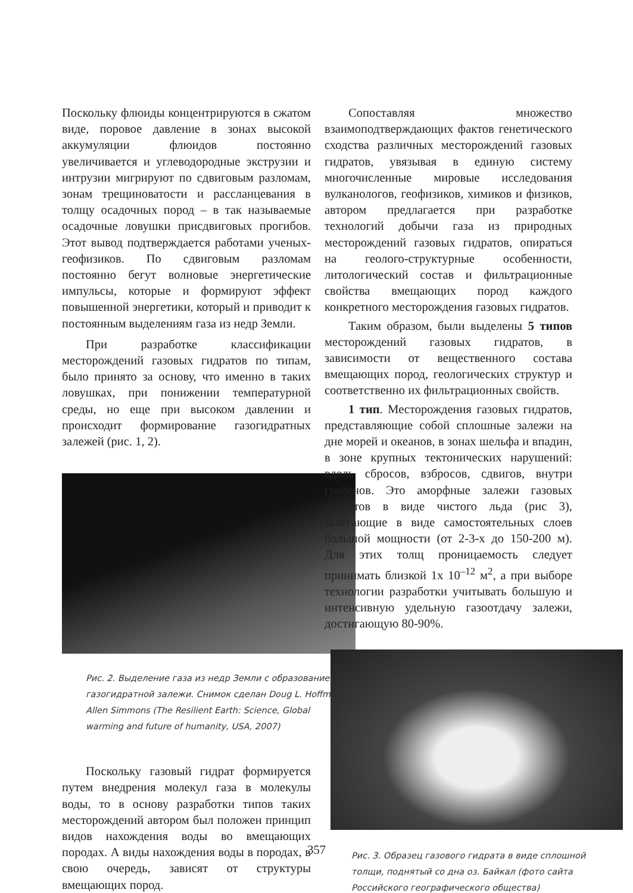Поскольку флюиды концентрируются в сжатом виде, поровое давление в зонах высокой аккумуляции флюидов постоянно увеличивается и углеводородные экструзии и интрузии мигрируют по сдвиговым разломам, зонам трещиноватости и расслан­цевания в толщу осадочных пород – в так называемые осадочные ловушки присдвиговых прогибов. Этот вывод подтверждается работами ученых-геофизиков. По сдвиговым разломам постоянно бегут волновые энергетические импульсы, которые и формируют эффект повышенной энергетики, который и приводит к постоянным выделениям газа из недр Земли.
При разработке классификации месторождений газовых гидратов по типам, было принято за основу, что именно в таких ловушках, при понижении температурной среды, но еще при высоком давлении и происходит формирование газогидратных залежей (рис. 1, 2).
Рис. 2. Выделение газа из недр Земли с образованием газогидратной залежи. Снимок сделан Doug L. Hoffman, Allen Simmons (The Resilient Earth: Science, Global warming and future of humanity, USA, 2007)
Поскольку газовый гидрат формируется путем внедрения молекул газа в молекулы воды, то в основу разработки типов таких месторождений автором был положен принцип видов нахождения воды во вмещающих породах. А виды нахождения воды в породах, в свою очередь, зависят от структуры вмещающих пород.
Сопоставляя множество взаимоподтверждающих фактов генетического сходства различных месторождений газовых гидратов, увязывая в единую систему многочисленные мировые исследования вулканологов, геофизиков, химиков и физиков, автором предлагается при разработке технологий добычи газа из природных месторождений газовых гидратов, опираться на геолого-структурные особенности, литологический состав и фильтрационные свойства вмещающих пород каждого конкретного месторождения газовых гидратов.
Таким образом, были выделены 5 типов месторождений газовых гидратов, в зависимости от вещественного состава вмещающих пород, геологических структур и соответственно их фильтрационных свойств.
1 тип. Месторождения газовых гидратов, представляющие собой сплошные залежи на дне морей и океанов, в зонах шельфа и впадин, в зоне крупных тектонических нарушений: вдоль сбросов, взбросов, сдвигов, внутри грабенов. Это аморфные залежи газовых гидратов в виде чистого льда (рис 3), залегающие в виде самостоятельных слоев большой мощности (от 2-3-х до 150-200 м). Для этих толщ проницаемость следует принимать близкой 1х 10<sup>–12</sup> м<sup>2</sup>, а при выборе технологии разработки учитывать большую и интенсивную удельную газоотдачу залежи, достигающую 80-90%.
Рис. 3. Образец газового гидрата в виде сплошной толщи, поднятый со дна оз. Байкал (фото сайта Российского географического общества)
357